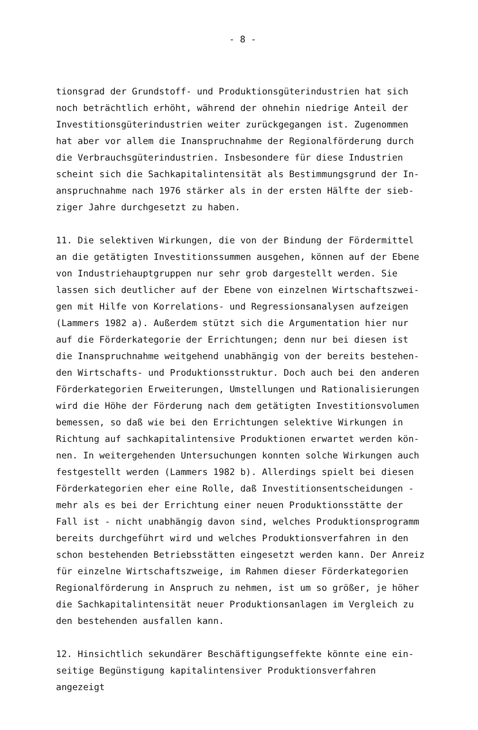- 8 -
tionsgrad der Grundstoff- und Produktionsgüterindustrien hat sich
noch beträchtlich erhöht, während der ohnehin niedrige Anteil der
Investitionsgüterindustrien weiter zurückgegangen ist. Zugenommen
hat aber vor allem die Inanspruchnahme der Regionalförderung durch
die Verbrauchsgüterindustrien. Insbesondere für diese Industrien
scheint sich die Sachkapitalintensität als Bestimmungsgrund der In-
anspruchnahme nach 1976 stärker als in der ersten Hälfte der sieb-
ziger Jahre durchgesetzt zu haben.
11. Die selektiven Wirkungen, die von der Bindung der Fördermittel
an die getätigten Investitionssummen ausgehen, können auf der Ebene
von Industriehauptgruppen nur sehr grob dargestellt werden. Sie
lassen sich deutlicher auf der Ebene von einzelnen Wirtschaftszwei-
gen mit Hilfe von Korrelations- und Regressionsanalysen aufzeigen
(Lammers 1982 a). Außerdem stützt sich die Argumentation hier nur
auf die Förderkategorie der Errichtungen; denn nur bei diesen ist
die Inanspruchnahme weitgehend unabhängig von der bereits bestehen-
den Wirtschafts- und Produktionsstruktur. Doch auch bei den anderen
Förderkategorien Erweiterungen, Umstellungen und Rationalisierungen
wird die Höhe der Förderung nach dem getätigten Investitionsvolumen
bemessen, so daß wie bei den Errichtungen selektive Wirkungen in
Richtung auf sachkapitalintensive Produktionen erwartet werden kön-
nen. In weitergehenden Untersuchungen konnten solche Wirkungen auch
festgestellt werden (Lammers 1982 b). Allerdings spielt bei diesen
Förderkategorien eher eine Rolle, daß Investitionsentscheidungen -
mehr als es bei der Errichtung einer neuen Produktionsstätte der
Fall ist - nicht unabhängig davon sind, welches Produktionsprogramm
bereits durchgeführt wird und welches Produktionsverfahren in den
schon bestehenden Betriebsstätten eingesetzt werden kann. Der Anreiz
für einzelne Wirtschaftszweige, im Rahmen dieser Förderkategorien
Regionalförderung in Anspruch zu nehmen, ist um so größer, je höher
die Sachkapitalintensität neuer Produktionsanlagen im Vergleich zu
den bestehenden ausfallen kann.
12. Hinsichtlich sekundärer Beschäftigungseffekte könnte eine ein-
seitige Begünstigung kapitalintensiver Produktionsverfahren angezeigt